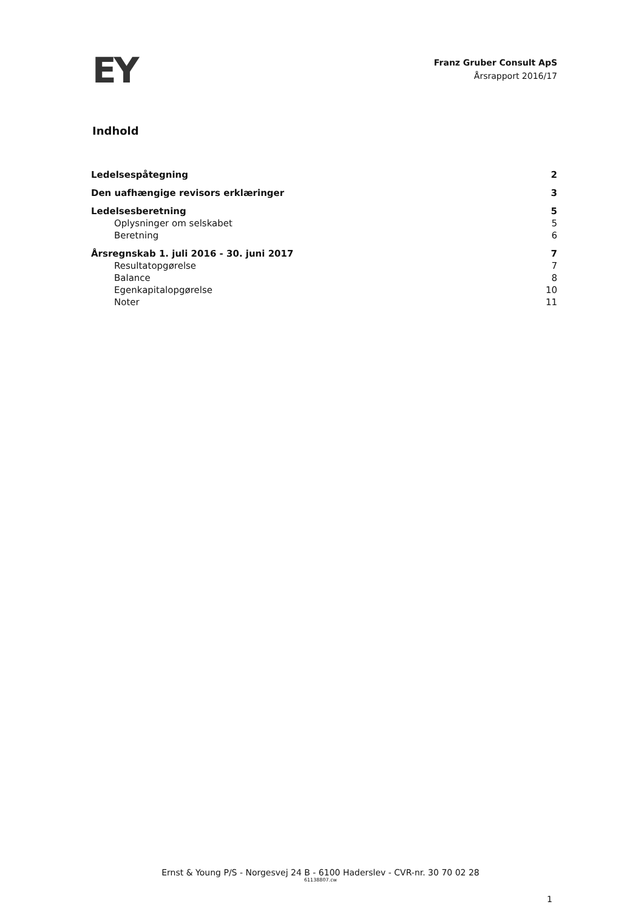EY
Franz Gruber Consult ApS
Årsrapport 2016/17
Indhold
Ledelsespåtegning 2
Den uafhængige revisors erklæringer 3
Ledelsesberetning 5
Oplysninger om selskabet 5
Beretning 6
Årsregnskab 1. juli 2016 - 30. juni 2017 7
Resultatopgørelse 7
Balance 8
Egenkapitalopgørelse 10
Noter 11
Ernst & Young P/S - Norgesvej 24 B - 6100 Haderslev - CVR-nr. 30 70 02 28
61138807.cw
1